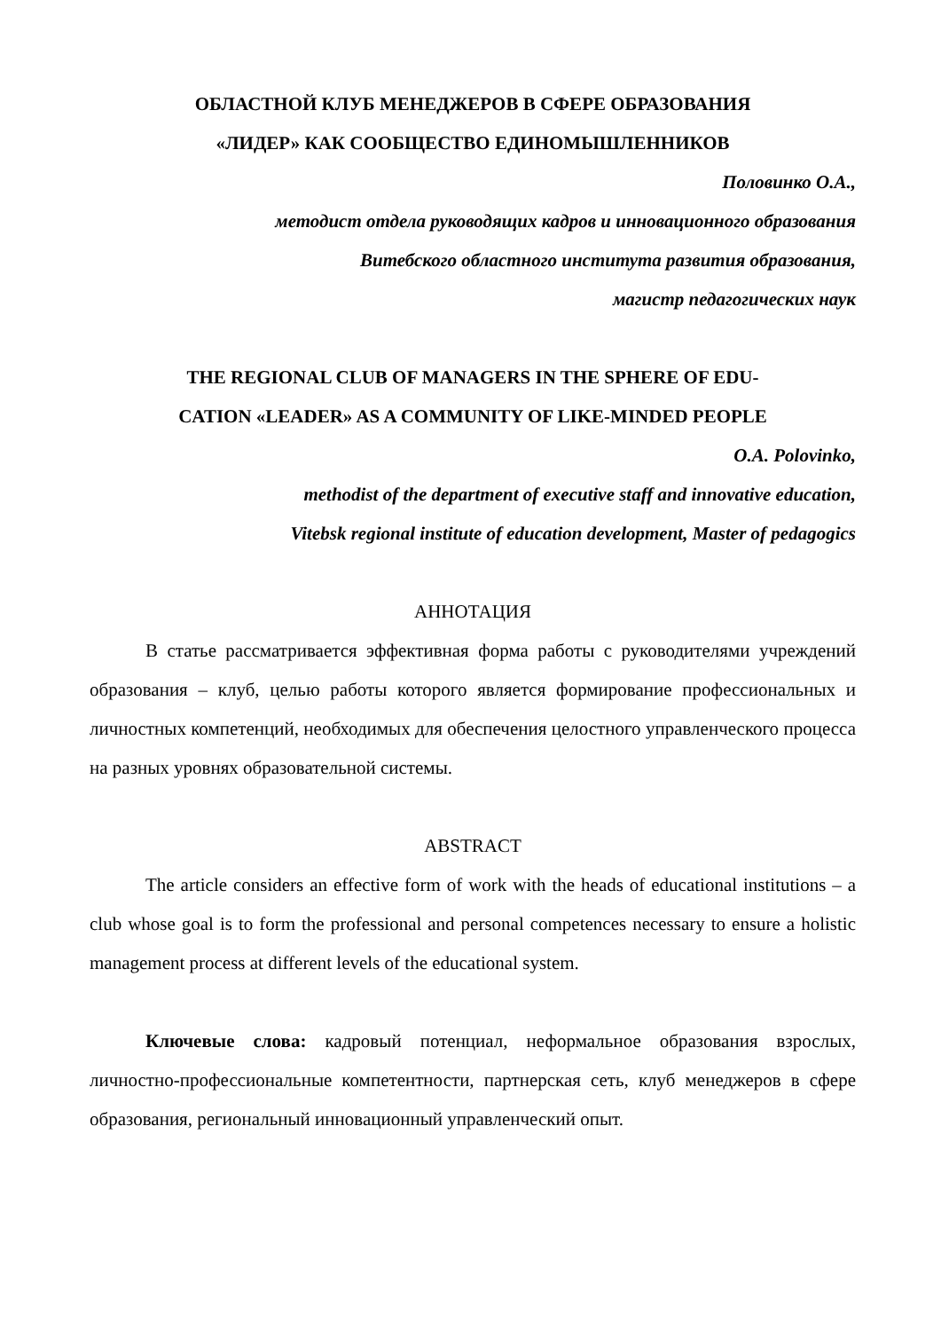ОБЛАСТНОЙ КЛУБ МЕНЕДЖЕРОВ В СФЕРЕ ОБРАЗОВАНИЯ
«ЛИДЕР» КАК СООБЩЕСТВО ЕДИНОМЫШЛЕННИКОВ
Половинко О.А.,
методист отдела руководящих кадров и инновационного образования
Витебского областного института развития образования,
магистр педагогических наук
THE REGIONAL CLUB OF MANAGERS IN THE SPHERE OF EDU-
CATION «LEADER» AS A COMMUNITY OF LIKE-MINDED PEOPLE
O.A. Polovinko,
methodist of the department of executive staff and innovative education,
Vitebsk regional institute of education development, Master of pedagogics
АННОТАЦИЯ
В статье рассматривается эффективная форма работы с руководителями учреждений образования – клуб, целью работы которого является формирование профессиональных и личностных компетенций, необходимых для обеспечения целостного управленческого процесса на разных уровнях образовательной системы.
ABSTRACT
The article considers an effective form of work with the heads of educational institutions – a club whose goal is to form the professional and personal competences necessary to ensure a holistic management process at different levels of the educational system.
Ключевые слова: кадровый потенциал, неформальное образования взрослых, личностно-профессиональные компетентности, партнерская сеть, клуб менеджеров в сфере образования, региональный инновационный управленческий опыт.